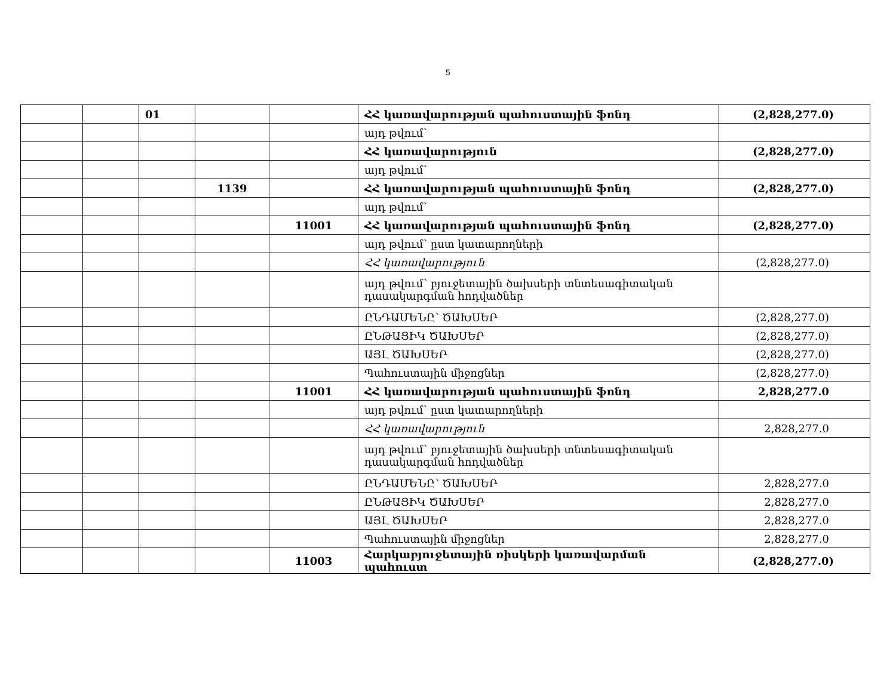5
| | | 01 | | | ՀՀ կառավարության պահուստային ֆոնդ | (2,828,277.0) |
| | | | | | այդ թվում՝ | |
| | | | | | ՀՀ կառավարություն | (2,828,277.0) |
| | | | | | այդ թվում՝ | |
| | | | 1139 | | ՀՀ կառավարության պահուստային ֆոնդ | (2,828,277.0) |
| | | | | | այդ թվում՝ | |
| | | | | 11001 | ՀՀ կառավարության պահուստային ֆոնդ | (2,828,277.0) |
| | | | | | այդ թվում՝ ըստ կատարողների | |
| | | | | | ՀՀ կառավարություն | (2,828,277.0) |
| | | | | | այդ թվում՝ բյուջետային ծախսերի տնտեսագիտական դասակարգման հոդվածներ | |
| | | | | | ԸՆԴԱՄԵՆԸ՝ ԾԱԽՍԵՐ | (2,828,277.0) |
| | | | | | ԸՆԹԱՑԻԿ ԾԱԽՍԵՐ | (2,828,277.0) |
| | | | | | ԱՅԼ ԾԱԽՍԵՐ | (2,828,277.0) |
| | | | | | Պահուստային միջոցներ | (2,828,277.0) |
| | | | | 11001 | ՀՀ կառավարության պահուստային ֆոնդ | 2,828,277.0 |
| | | | | | այդ թվում՝ ըստ կատարողների | |
| | | | | | ՀՀ կառավարություն | 2,828,277.0 |
| | | | | | այդ թվում՝ բյուջետային ծախսերի տնտեսագիտական դասակարգման հոդվածներ | |
| | | | | | ԸՆԴԱՄԵՆԸ՝ ԾԱԽՍԵՐ | 2,828,277.0 |
| | | | | | ԸՆԹԱՑԻԿ ԾԱԽՍԵՐ | 2,828,277.0 |
| | | | | | ԱՅԼ ԾԱԽՍԵՐ | 2,828,277.0 |
| | | | | | Պահուստային միջոցներ | 2,828,277.0 |
| | | | | 11003 | Հարկաբյուջետային ռիսկերի կառավարման պահուստ | (2,828,277.0) |